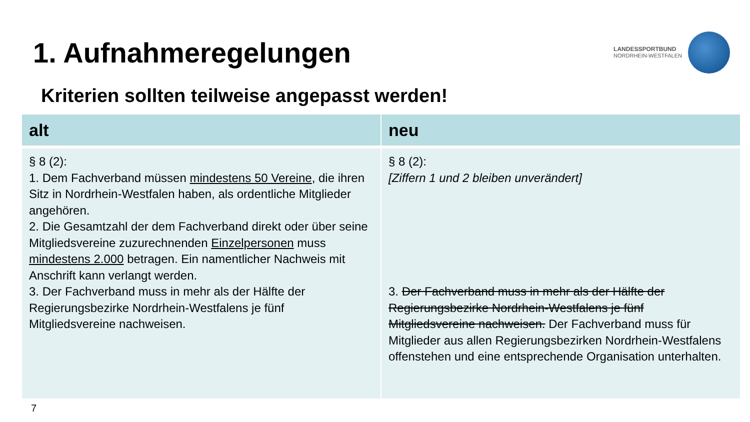1. Aufnahmeregelungen
LANDESSPORTBUND
NORDRHEIN-WESTFALEN
Kriterien sollten teilweise angepasst werden!
| alt | neu |
| --- | --- |
| § 8 (2): 1. Dem Fachverband müssen mindestens 50 Vereine , die ihren Sitz in Nordrhein-Westfalen haben, als ordentliche Mitglieder angehören. 2. Die Gesamtzahl der dem Fachverband direkt oder über seine Mitgliedsvereine zuzurechnenden Einzelpersonen muss mindestens 2.000 betragen. Ein namentlicher Nachweis mit Anschrift kann verlangt werden. 3. Der Fachverband muss in mehr als der Hälfte der Regierungsbezirke Nordrhein-Westfalens je fünf Mitgliedsvereine nachweisen. | § 8 (2): [Ziffern 1 und 2 bleiben unverändert] 3. Der Fachverband muss in mehr als der Hälfte der Regierungsbezirke Nordrhein-Westfalens je fünf Mitgliedsvereine nachweisen. Der Fachverband muss für Mitglieder aus allen Regierungsbezirken Nordrhein-Westfalens offenstehen und eine entsprechende Organisation unterhalten. |
7